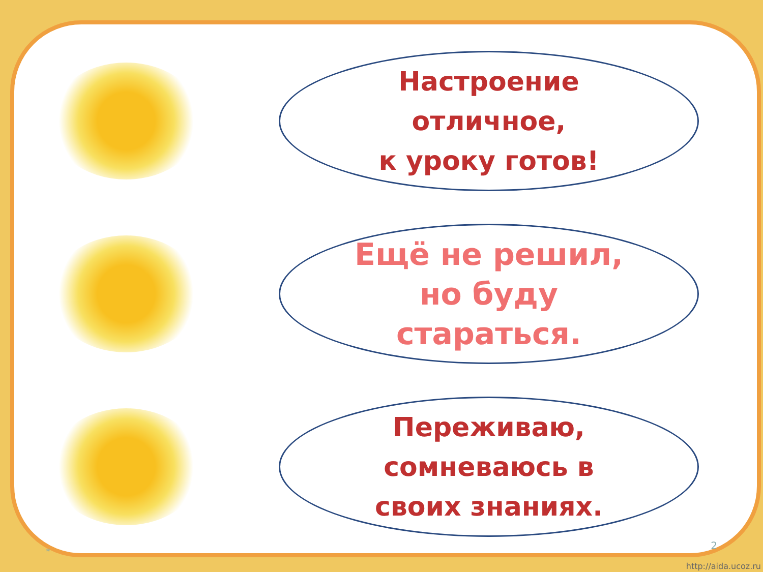Настроение
отличное,
к уроку готов!
Ещё не решил,
но буду
стараться.
Переживаю,
сомневаюсь в
своих знаниях.
* 2
http://aida.ucoz.ru